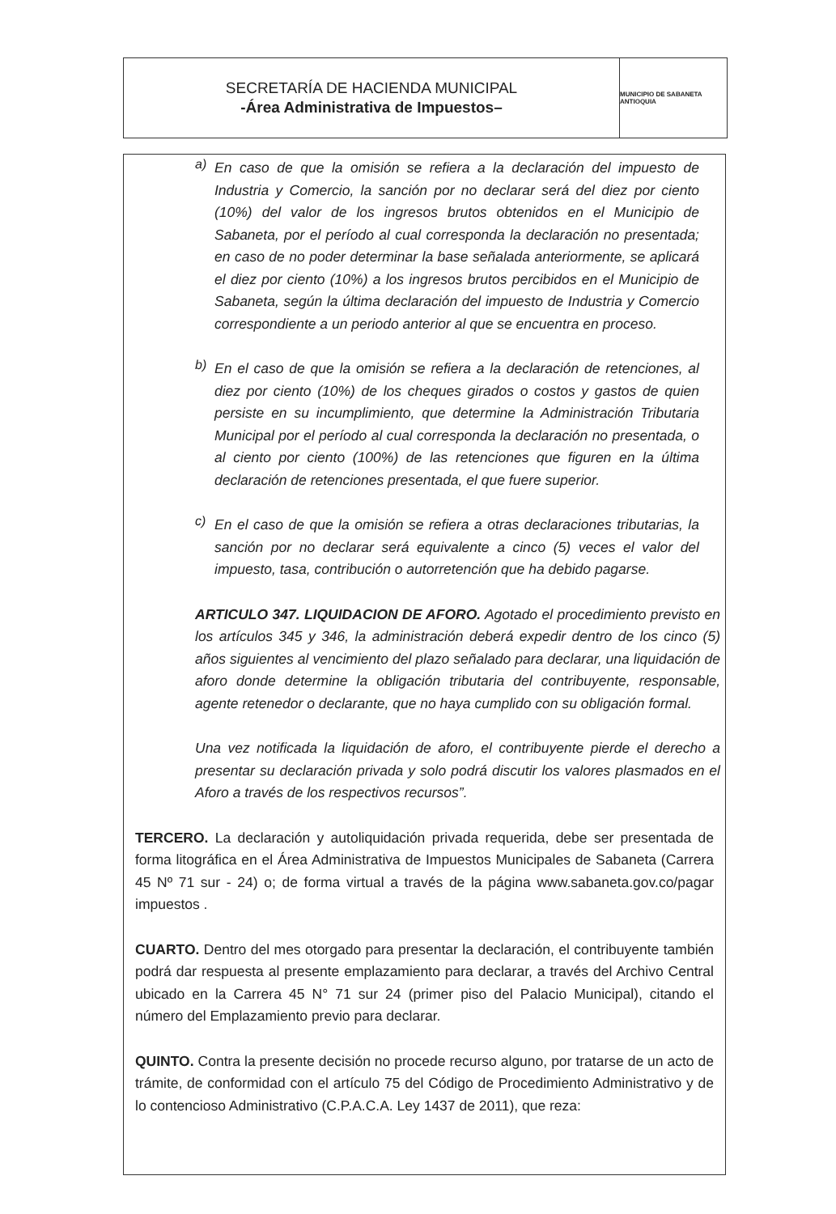SECRETARÍA DE HACIENDA MUNICIPAL
-Área Administrativa de Impuestos–
MUNICIPIO DE SABANETA ANTIOQUIA
a)
En caso de que la omisión se refiera a la declaración del impuesto de Industria y Comercio, la sanción por no declarar será del diez por ciento (10%) del valor de los ingresos brutos obtenidos en el Municipio de Sabaneta, por el período al cual corresponda la declaración no presentada; en caso de no poder determinar la base señalada anteriormente, se aplicará el diez por ciento (10%) a los ingresos brutos percibidos en el Municipio de Sabaneta, según la última declaración del impuesto de Industria y Comercio correspondiente a un periodo anterior al que se encuentra en proceso.
b)
En el caso de que la omisión se refiera a la declaración de retenciones, al diez por ciento (10%) de los cheques girados o costos y gastos de quien persiste en su incumplimiento, que determine la Administración Tributaria Municipal por el período al cual corresponda la declaración no presentada, o al ciento por ciento (100%) de las retenciones que figuren en la última declaración de retenciones presentada, el que fuere superior.
c)
En el caso de que la omisión se refiera a otras declaraciones tributarias, la sanción por no declarar será equivalente a cinco (5) veces el valor del impuesto, tasa, contribución o autorretención que ha debido pagarse.
ARTICULO 347. LIQUIDACION DE AFORO. Agotado el procedimiento previsto en los artículos 345 y 346, la administración deberá expedir dentro de los cinco (5) años siguientes al vencimiento del plazo señalado para declarar, una liquidación de aforo donde determine la obligación tributaria del contribuyente, responsable, agente retenedor o declarante, que no haya cumplido con su obligación formal.
Una vez notificada la liquidación de aforo, el contribuyente pierde el derecho a presentar su declaración privada y solo podrá discutir los valores plasmados en el Aforo a través de los respectivos recursos”.
TERCERO. La declaración y autoliquidación privada requerida, debe ser presentada de forma litográfica en el Área Administrativa de Impuestos Municipales de Sabaneta (Carrera 45 Nº 71 sur - 24) o; de forma virtual a través de la página www.sabaneta.gov.co/pagar impuestos .
CUARTO. Dentro del mes otorgado para presentar la declaración, el contribuyente también podrá dar respuesta al presente emplazamiento para declarar, a través del Archivo Central ubicado en la Carrera 45 N° 71 sur 24 (primer piso del Palacio Municipal), citando el número del Emplazamiento previo para declarar.
QUINTO. Contra la presente decisión no procede recurso alguno, por tratarse de un acto de trámite, de conformidad con el artículo 75 del Código de Procedimiento Administrativo y de lo contencioso Administrativo (C.P.A.C.A. Ley 1437 de 2011), que reza: